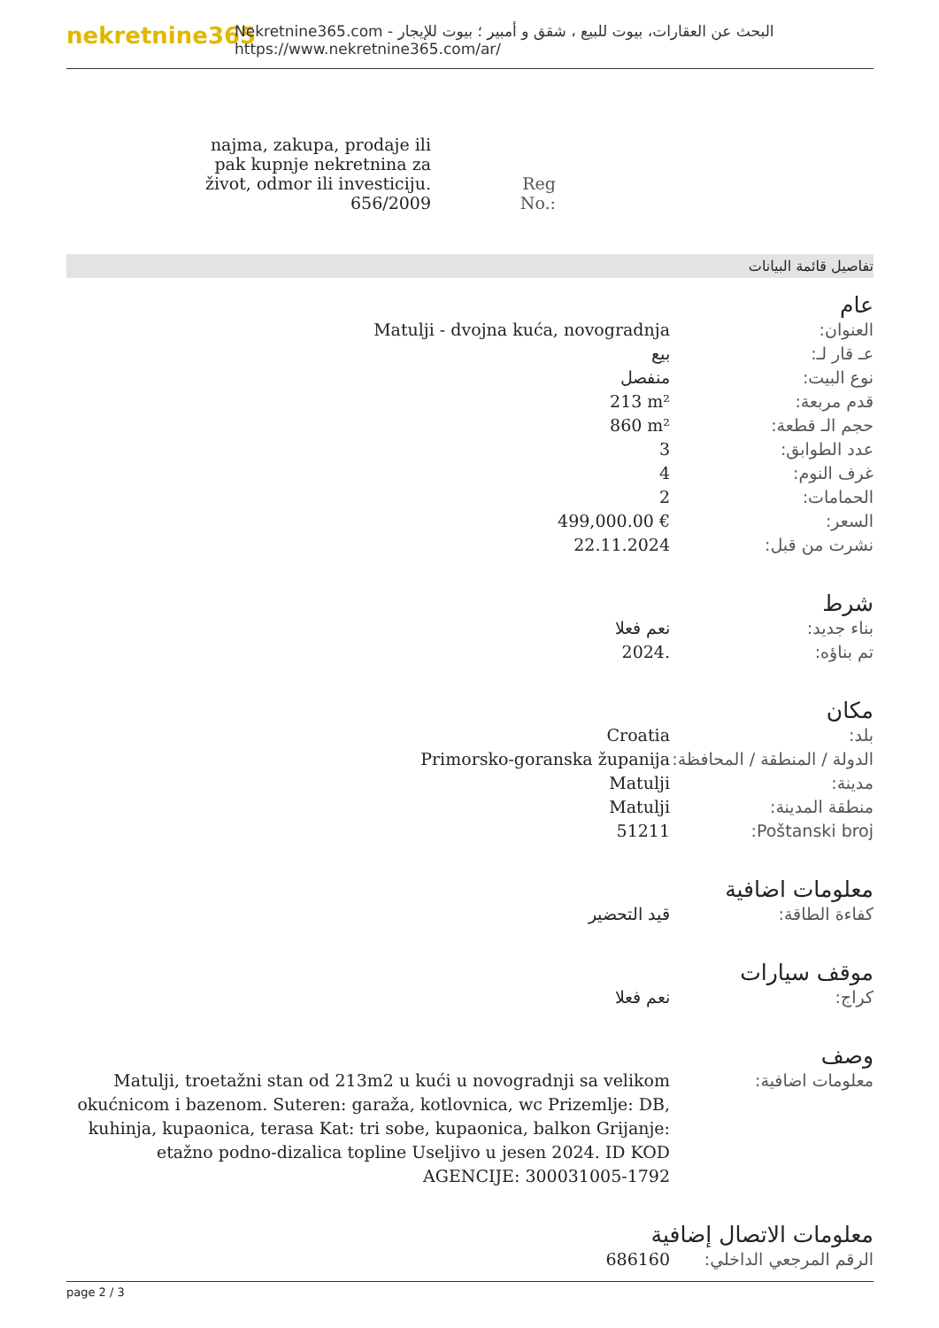nekretnine365
البحث عن العقارات، بيوت للبيع ، شقق و أمبير ؛ بيوت للإيجار - Nekretnine365.com
https://www.nekretnine365.com/ar/
| najma, zakupa, prodaje ili pak kupnje nekretnina za život, odmor ili investiciju. 656/2009 | Reg No.: |
تفاصيل قائمة البيانات
عام
| العنوان: | Matulji - dvojna kuća, novogradnja |
| عـ قار لـ: | بيع |
| نوع البيت: | منفصل |
| قدم مربعة: | 213 m² |
| حجم الـ قطعة: | 860 m² |
| عدد الطوابق: | 3 |
| غرف النوم: | 4 |
| الحمامات: | 2 |
| السعر: | 499,000.00 € |
| نشرت من قبل: | 22.11.2024 |
شرط
| بناء جديد: | نعم فعلا |
| تم بناؤه: | 2024. |
مكان
| بلد: | Croatia |
| الدولة / المنطقة / المحافظة: | Primorsko-goranska županija |
| مدينة: | Matulji |
| منطقة المدينة: | Matulji |
| Poštanski broj: | 51211 |
معلومات اضافية
| كفاءة الطاقة: | قيد التحضير |
موقف سيارات
| كراج: | نعم فعلا |
وصف
| معلومات اضافية: | Matulji, troetažni stan od 213m2 u kući u novogradnji sa velikom okućnicom i bazenom. Suteren: garaža, kotlovnica, wc Prizemlje: DB, kuhinja, kupaonica, terasa Kat: tri sobe, kupaonica, balkon Grijanje: etažno podno-dizalica topline Useljivo u jesen 2024. ID KOD AGENCIJE: 300031005-1792 |
معلومات الاتصال إضافية
| الرقم المرجعي الداخلي: | 686160 |
page 2 / 3